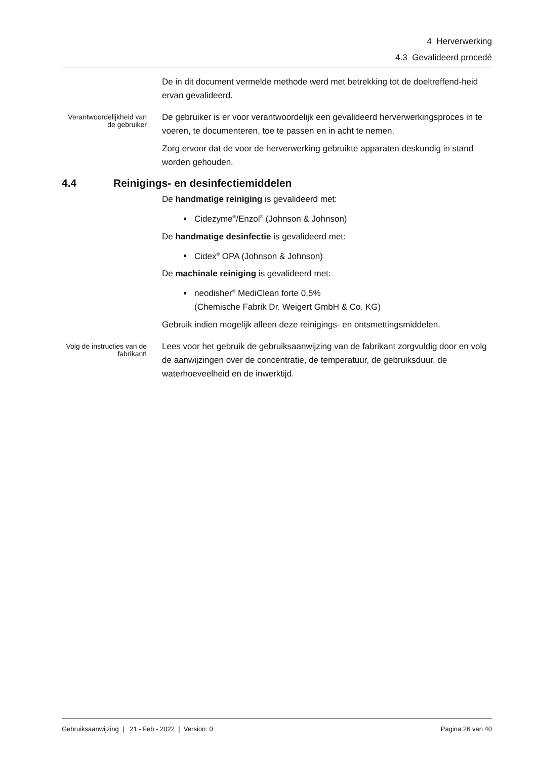4 Herverwerking
4.3 Gevalideerd procedé
De in dit document vermelde methode werd met betrekking tot de doeltreffend-heid ervan gevalideerd.
Verantwoordelijkheid van de gebruiker
De gebruiker is er voor verantwoordelijk een gevalideerd herverwerkingsproces in te voeren, te documenteren, toe te passen en in acht te nemen.
Zorg ervoor dat de voor de herverwerking gebruikte apparaten deskundig in stand worden gehouden.
4.4 Reinigings- en desinfectiemiddelen
De handmatige reiniging is gevalideerd met:
Cidezyme<sup>®</sup>/Enzol<sup>®</sup> (Johnson & Johnson)
De handmatige desinfectie is gevalideerd met:
Cidex<sup>®</sup> OPA (Johnson & Johnson)
De machinale reiniging is gevalideerd met:
neodisher<sup>®</sup> MediClean forte 0,5%
(Chemische Fabrik Dr. Weigert GmbH & Co. KG)
Gebruik indien mogelijk alleen deze reinigings- en ontsmettingsmiddelen.
Volg de instructies van de fabrikant!
Lees voor het gebruik de gebruiksaanwijzing van de fabrikant zorgvuldig door en volg de aanwijzingen over de concentratie, de temperatuur, de gebruiksduur, de waterhoeveelheid en de inwerktijd.
Gebruiksaanwijzing | 21 - Feb - 2022 | Version: 0 Pagina 26 van 40